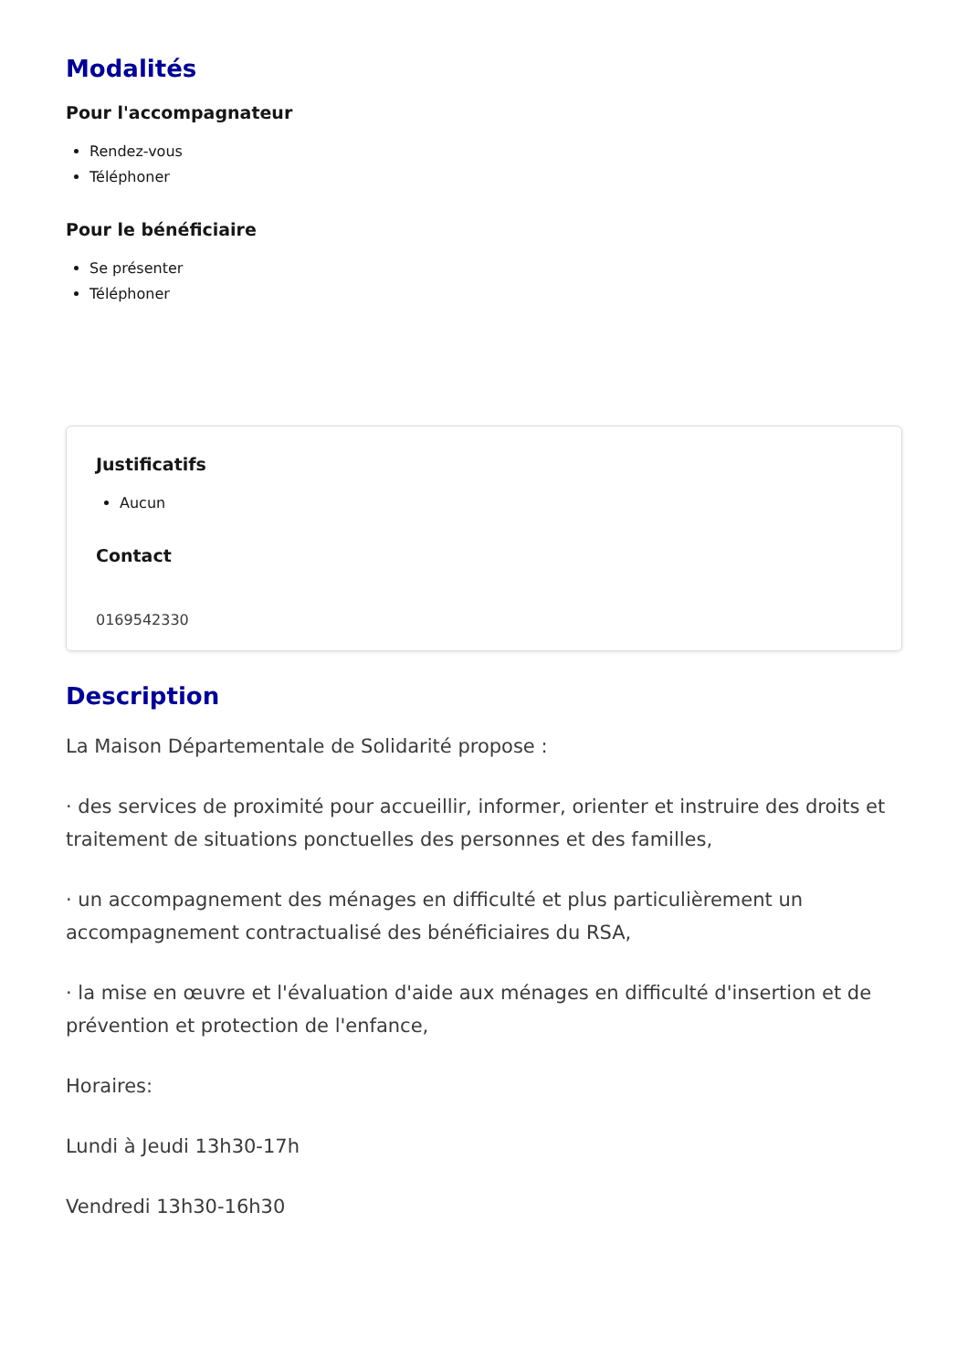Modalités
Pour l'accompagnateur
Rendez-vous
Téléphoner
Pour le bénéficiaire
Se présenter
Téléphoner
Justificatifs
Aucun
Contact
0169542330
Description
La Maison Départementale de Solidarité propose :
· des services de proximité pour accueillir, informer, orienter et instruire des droits et traitement de situations ponctuelles des personnes et des familles,
· un accompagnement des ménages en difficulté et plus particulièrement un accompagnement contractualisé des bénéficiaires du RSA,
· la mise en œuvre et l'évaluation d'aide aux ménages en difficulté d'insertion et de prévention et protection de l'enfance,
Horaires:
Lundi à Jeudi 13h30-17h
Vendredi 13h30-16h30